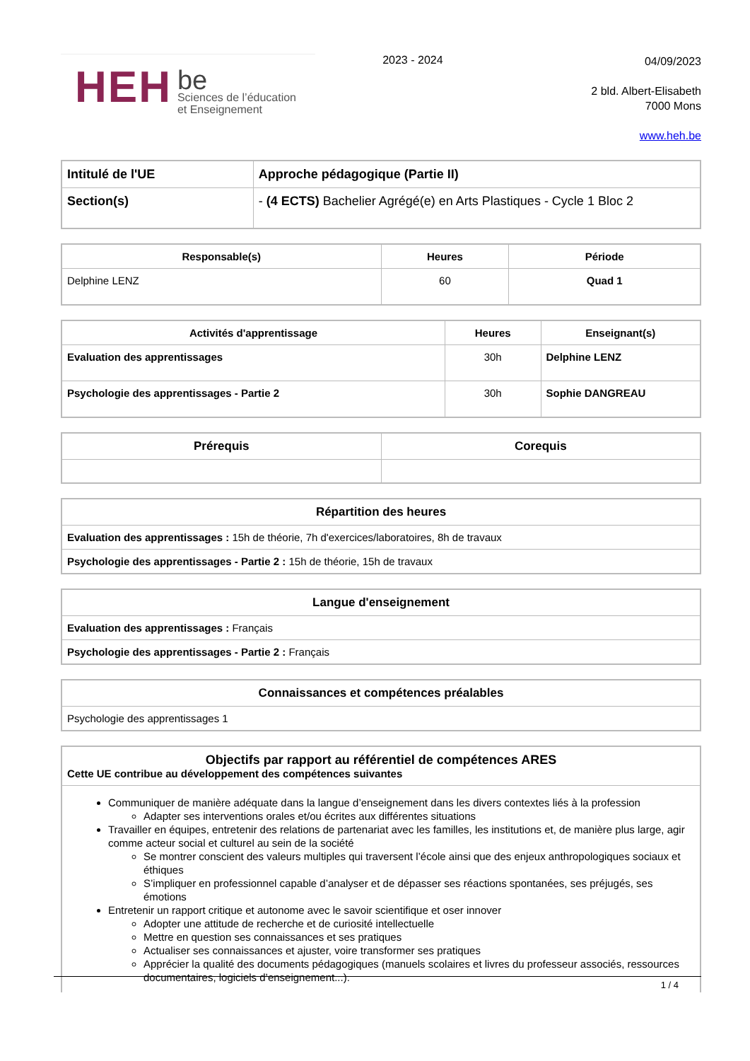HEH
be
Sciences de l’éducation
et Enseignement
2023 - 2024
04/09/2023
2 bld. Albert-Elisabeth
7000 Mons
www.heh.be
| Intitulé de l'UE | Approche pédagogique (Partie II) |
| --- | --- |
| Section(s) | - (4 ECTS) Bachelier Agrégé(e) en Arts Plastiques - Cycle 1 Bloc 2 |
| Responsable(s) | Heures | Période |
| --- | --- | --- |
| Delphine LENZ | 60 | Quad 1 |
| Activités d'apprentissage | Heures | Enseignant(s) |
| --- | --- | --- |
| Evaluation des apprentissages | 30h | Delphine LENZ |
| Psychologie des apprentissages - Partie 2 | 30h | Sophie DANGREAU |
| Prérequis | Corequis |
| --- | --- |
| Répartition des heures |
| --- |
| Evaluation des apprentissages : 15h de théorie, 7h d'exercices/laboratoires, 8h de travaux |
| Psychologie des apprentissages - Partie 2 : 15h de théorie, 15h de travaux |
| Langue d'enseignement |
| --- |
| Evaluation des apprentissages : Français |
| Psychologie des apprentissages - Partie 2 : Français |
| Connaissances et compétences préalables |
| --- |
| Psychologie des apprentissages 1 |
| Objectifs par rapport au référentiel de compétences ARES Cette UE contribue au développement des compétences suivantes |
| --- |
| Communiquer de manière adéquate dans la langue d’enseignement dans les divers contextes liés à la profession Adapter ses interventions orales et/ou écrites aux différentes situations Travailler en équipes, entretenir des relations de partenariat avec les familles, les institutions et, de manière plus large, agir comme acteur social et culturel au sein de la société Se montrer conscient des valeurs multiples qui traversent l’école ainsi que des enjeux anthropologiques sociaux et éthiques S’impliquer en professionnel capable d’analyser et de dépasser ses réactions spontanées, ses préjugés, ses émotions Entretenir un rapport critique et autonome avec le savoir scientifique et oser innover Adopter une attitude de recherche et de curiosité intellectuelle Mettre en question ses connaissances et ses pratiques Actualiser ses connaissances et ajuster, voire transformer ses pratiques Apprécier la qualité des documents pédagogiques (manuels scolaires et livres du professeur associés, ressources documentaires, logiciels d’enseignement...). |
1 / 4